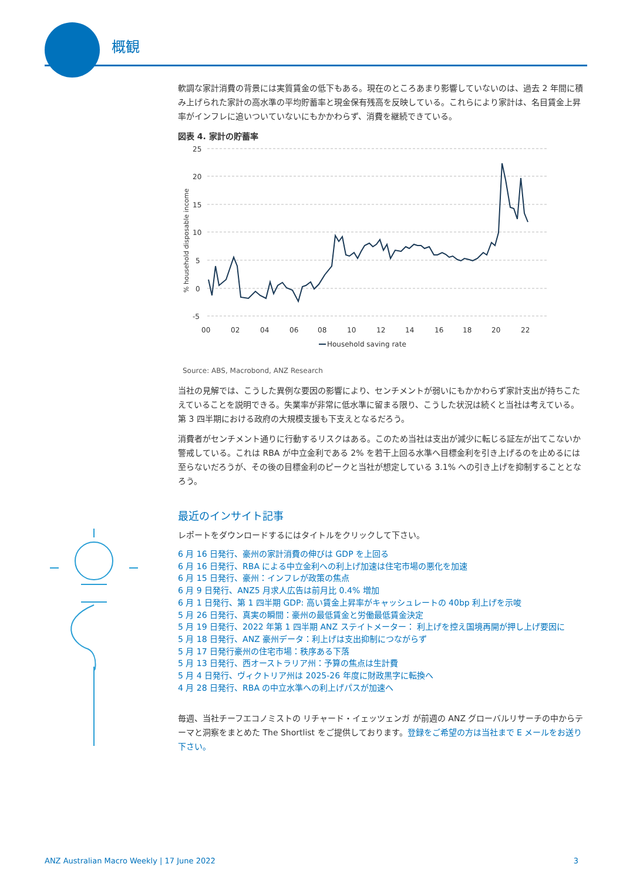概観
軟調な家計消費の背景には実質賃金の低下もある。現在のところあまり影響していないのは、過去 2 年間に積み上げられた家計の高水準の平均貯蓄率と現金保有残高を反映している。これらにより家計は、名目賃金上昇率がインフレに追いついていないにもかかわらず、消費を継続できている。
図表 4. 家計の貯蓄率
25
20
15
10
5
0
-5
00
02
04
06
08
10
12
14
16
18
20
22
% household disposable income
Household saving rate
Source: ABS, Macrobond, ANZ Research
当社の見解では、こうした異例な要因の影響により、センチメントが弱いにもかかわらず家計支出が持ちこたえていることを説明できる。失業率が非常に低水準に留まる限り、こうした状況は続くと当社は考えている。第 3 四半期における政府の大規模支援も下支えとなるだろう。
消費者がセンチメント通りに行動するリスクはある。このため当社は支出が減少に転じる証左が出てこないか警戒している。これは RBA が中立金利である 2% を若干上回る水準へ目標金利を引き上げるのを止めるには至らないだろうが、その後の目標金利のピークと当社が想定している 3.1% への引き上げを抑制することとなろう。
最近のインサイト記事
レポートをダウンロードするにはタイトルをクリックして下さい。
6 月 16 日発行、豪州の家計消費の伸びは GDP を上回る
6 月 16 日発行、RBA による中立金利への利上げ加速は住宅市場の悪化を加速
6 月 15 日発行、豪州：インフレが政策の焦点
6 月 9 日発行、ANZ5 月求人広告は前月比 0.4% 増加
6 月 1 日発行、第 1 四半期 GDP: 高い賃金上昇率がキャッシュレートの 40bp 利上げを示唆
5 月 26 日発行、真実の瞬間：豪州の最低賃金と労働最低賃金決定
5 月 19 日発行、2022 年第 1 四半期 ANZ ステイトメーター： 利上げを控え国境再開が押し上げ要因に
5 月 18 日発行、ANZ 豪州データ：利上げは支出抑制につながらず
5 月 17 日発行豪州の住宅市場：秩序ある下落
5 月 13 日発行、西オーストラリア州：予算の焦点は生計費
5 月 4 日発行、ヴィクトリア州は 2025-26 年度に財政黒字に転換へ
4 月 28 日発行、RBA の中立水準への利上げパスが加速へ
毎週、当社チーフエコノミストの リチャード・イェッツェンガ が前週の ANZ グローバルリサーチの中からテーマと洞察をまとめた The Shortlist をご提供しております。登録をご希望の方は当社まで E メールをお送り下さい。
ANZ Australian Macro Weekly | 17 June 2022 3